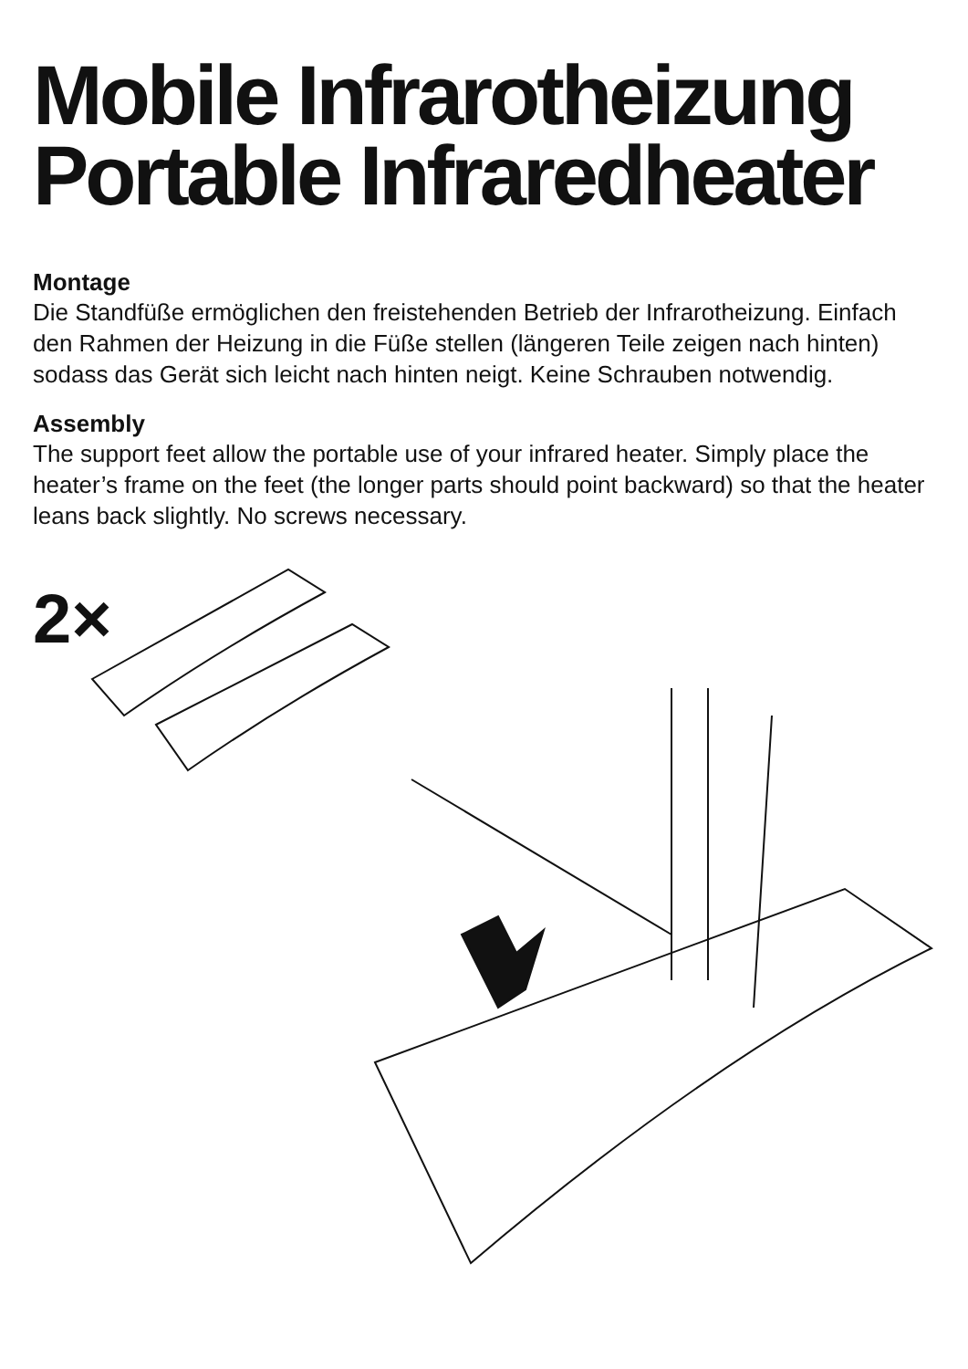Mobile Infrarotheizung
Portable Infraredheater
Montage
Die Standfüße ermöglichen den freistehenden Betrieb der Infrarotheizung. Einfach den Rahmen der Heizung in die Füße stellen (längeren Teile zeigen nach hinten) sodass das Gerät sich leicht nach hinten neigt. Keine Schrauben notwendig.
Assembly
The support feet allow the portable use of your infrared heater. Simply place the heater’s frame on the feet (the longer parts should point backward) so that the heater leans back slightly. No screws necessary.
2×